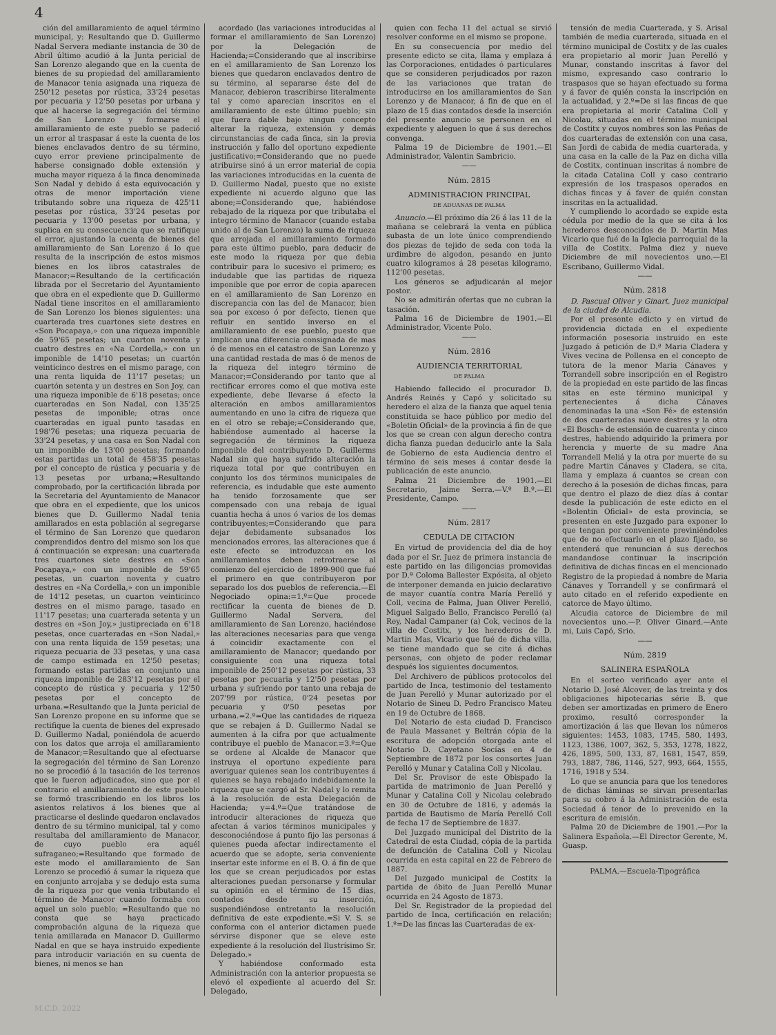4
ción del amillaramiento de aquel término municipal, y: Resultando que D. Guillermo Nadal Servera mediante instancia de 30 de Abril último acudió á la Junta pericial de San Lorenzo alegando que en la cuenta de bienes de su propiedad del amillaramiento de Manacor tenia asignada una riqueza de 250'12 pesetas por rústica, 33'24 pesetas por pecuaria y 12'50 pesetas por urbana y que al hacerse la segregación del término de San Lorenzo y formarse el amillaramiento de este pueblo se padeció un error al traspasar á este la cuenta de los bienes enclavados dentro de su término, cuyo error previene principalmente de haberse consignado doble extensión y mucha mayor riqueza á la finca denominada Son Nadal y debido á esta equivocación y otras de menor importación viene tributando sobre una riqueza de 425'11 pesetas por rústica, 33'24 pesetas por pecuaria y 13'00 pesetas por urbana, y suplica en su consecuencia que se ratifique el error, ajustando la cuenta de bienes del amillaramiento de San Lorenzo á lo que resulta de la inscripción de estos mismos bienes en los libros catastrales de Manacor;=Resultando de la certificación librada por el Secretario del Ayuntamiento que obra en el expediente que D. Guillermo Nadal tiene inscritos en el amillaramiento de San Lorenzo los bienes siguientes: una cuarterada tres cuartones siete destres en «Son Pocapaya,» con una riqueza imponible de 59'65 pesetas; un cuarton noventa y cuatro destres en «Na Cordella,» con un imponible de 14'10 pesetas; un cuartón veinticinco destres en el mismo parage, con una renta liquida de 11'17 pesetas; un cuartón setenta y un destres en Son Joy, can una riqueza imponible de 6'18 pesetas; once cuarteradas en Son Nadal, con 135'25 pesetas de imponible; otras once cuarteradas en igual punto tasadas en 198'76 pesetas; una riqueza pecuaria de 33'24 pesetas, y una casa en Son Nadal con un imponible de 13'00 pesetas; formando estas partidas un total de 458'35 pesetas por el concepto de rústica y pecuaria y de 13 pesetas por urbana;=Resultando comprobado, por la certificación librada por la Secretaria del Ayuntamiento de Manacor que obra en el expediente, que los unicos bienes que D. Guillermo Nadal tenia amillarados en esta población al segregarse el término de San Lorenzo que quedaron comprendidos dentro del mismo son los que á continuación se expresan: una cuarterada tres cuartones siete destres en «Son Pocapaya,» con un imponible de 59'65 pesetas, un cuarton noventa y cuatro destres en «Na Cordella,» con un imponible de 14'12 pesetas, un cuarton veinticinco destres en el mismo parage, tasado en 11'17 pesetas; una cuarterada setenta y un destres en «Son Joy,» justipreciada en 6'18 pesetas, once cuarteradas en «Son Nadal,» con una renta líquida de 159 pesetas; una riqueza pecuaria de 33 pesetas, y una casa de campo estimada en 12'50 pesetas; formando estas partidas en conjunto una riqueza imponible de 283'12 pesetas por el concepto de rústica y pecuaria y 12'50 pesetas por el concepto de urbana.=Resultando que la Junta pericial de San Lorenzo propone en su informe que se rectifique la cuenta de bienes del expresado D. Guillermo Nadal, poniéndola de acuerdo con los datos que arroja el amillaramiento de Manacor;=Resultando que al efectuarse la segregación del término de San Lorenzo no se procedió á la tasación de los terrenos que le fueron adjudicados, sino que por el contrario el amillaramiento de este pueblo se formó trascribiendo en los libros los asientos relativos á los bienes que al practicarse el deslinde quedaron enclavados dentro de su término municipal, tal y como resultaba del amillaramiento de Manacor, de cuyo pueblo era aquél sufraganeo;=Resultando que formado de este modo el amillaramiento de San Lorenzo se procedió á sumar la riqueza que en conjunto arrojaba y se dedujo esta suma de la riqueza por que venia tributando el término de Manacor cuando formaba con aquel un solo pueblo; =Resultando que no consta que se haya practicado comprobación alguna de la riqueza que tenia amillarada en Manacor D. Guillermo Nadal en que se haya instruido expediente para introducir variación en su cuenta de bienes, ni menos se han
acordado (las variaciones introducidas al formar el amillaramiento de San Lorenzo) por la Delegación de Hacienda;=Considerando que al inscribirse en el amillaramiento de San Lorenzo los bienes que quedaron enclavados dentro de su término, al separarse éste del de Manacor, debieron trascribirse literalmente tal y como aparecian inscritos en el amillaramiento de este último pueblo; sin que fuera dable bajo ningun concepto alterar la riqueza, extensión y demás circunstancias de cada finca, sin la previa instrucción y fallo del oportuno expediente justificativo;=Considerando que no puede atribuirse sinó á un error material de copia las variaciones introducidas en la cuenta de D. Guillermo Nadal, puesto que no existe expediente ni acuerdo alguno que las abone;=Considerando que, habiéndose rebajado de la riqueza por que tributaba el integro término de Manacor (cuando estaba unido al de San Lorenzo) la suma de riqueza que arrojada el amillaramiento formado para este último pueblo, para deducir de este modo la riqueza por que debia contribuir para lo sucesivo el primero; es indudable que las partidas de riqueza imponible que por error de copia aparecen en el amillaramiento de San Lorenzo en discrepancia con las del de Manacor, bien sea por exceso ó por defecto, tienen que refluir en sentido inverso en el amillaramiento de ese pueblo, puesto que implican una diferencia consignada de mas ó de menos en el catastro de San Lorenzo y una cantidad restada de mas ó de menos de la riqueza del integro término de Manacor;=Considerando por tanto que al rectificar errores como el que motiva este expediente, debe llevarse á efecto la alteración en ambos amillaramientos aumentando en uno la cifra de riqueza que en el otro se rebaje;=Considerando que, habiéndose aumentado al hacerse la segregación de términos la riqueza imponible del contribuyente D. Guillerms Nadal sin que haya sufrido alteración la riqueza total por que contribuyen en conjunto los dos términos municipales de referencia, es indudable que este aumento ha tenido forzosamente que ser compensado con una rebaja de igual cuantia hecha á unos ó varios de los demas contribuyentes;=Considerando que para dejar debidamente subsanados los mencionados errores, las alteraciones que á este efecto se introduzcan en los amillaramientos deben retrotraerse al comienzo del ejercicio de 1899-900 que fué el primero en que contribuyeron por separado los dos pueblos de referencia.—El Negociado opina:=1.º=Que procede rectificar la cuenta de bienes de D. Guillermo Nadal Servera, del amillaramiento de San Lorenzo, haciéndose las alteraciones necesarias para que venga á coincidir exactamente con el amillaramiento de Manacor; quedando por consiguiente con una riqueza total imponible de 250'12 pesetas por rústica, 33 pesetas por pecuaria y 12'50 pesetas por urbana y sufriendo por tanto una rebaja de 207'99 por rústica, 0'24 pesetas por pecuaria y 0'50 pesetas por urbana.=2.º=Que las cantidades de riqueza que se rebajen á D. Guillermo Nadal se aumenten á la cifra por que actualmente contribuye el pueblo de Manacor.=3.º=Que se ordene al Alcalde de Manacor que instruya el oportuno expediente para averiguar quienes sean los contribuyentes á quienes se haya rebajado indebidamente la riqueza que se cargó al Sr. Nadal y lo remita á la resolución de esta Delegación de Hacienda; y=4.º=Que tratándose de introducir alteraciones de riqueza que afectan á varios términos municipales y desconociéndose á punto fijo las personas á quienes pueda afectar indirectamente el acuerdo que se adopte, seria conveniente insertar este informe en el B. O. á fin de que los que se crean perjudicados por estas alteraciones puedan personarse y formular su opinión en el término de 15 dias, contados desde su inserción, suspendiéndose entretanto la resolución definitiva de este expediente.=Si V. S. se conforma con el anterior dictamen puede sérvirse disponer que se eleve este expediente á la resolución del Ilustrísimo Sr. Delegado.»
Y habiéndose conformado esta Administración con la anterior propuesta se elevó el expediente al acuerdo del Sr. Delegado,
quien con fecha 11 del actual se sirvió resolver conforme en el mismo se propone.
En su consecuencia por medio del presente edicto se cita, llama y emplaza á las Corporaciones, entidades ó particulares que se consideren perjudicados por razon de las variaciones que tratan de introducirse en los amillaramientos de San Lorenzo y de Manacor, á fin de que en el plazo de 15 dias contados desde la inserción del presente anuncio se personen en el expediente y aleguen lo que á sus derechos convenga.
Palma 19 de Diciembre de 1901.—El Administrador, Valentin Sambricio.
——
Núm. 2815
ADMINISTRACION PRINCIPAL
DE ADUANAS DE PALMA
Anuncio.—El próximo día 26 á las 11 de la mañana se celebrará la venta en pública subasta de un lote único comprendiendo dos piezas de tejido de seda con toda la urdimbre de algodon, pesando en junto cuatro kilogramos á 28 pesetas kilogramo, 112'00 pesetas.
Los géneros se adjudicarán al mejor postor.
No se admitirán ofertas que no cubran la tasación.
Palma 16 de Diciembre de 1901.—El Administrador, Vicente Polo.
——
Núm. 2816
AUDIENCIA TERRITORIAL
DE PALMA
Habiendo fallecido el procurador D. Andrés Reinés y Capó y solicitado su heredero el alza de la fianza que aquel tenia constituida se hace público por medio del «Boletin Oficial» de la provincia á fin de que los que se crean con algun derecho contra dicha fianza puedan deducirlo ante la Sala de Gobierno de esta Audiencia dentro el término de seis meses á contar desde la publicación de este anuncio.
Palma 21 Diciembre de 1901.—El Secretario, Jaime Serra.—V.º B.º.—El Presidente, Campo.
——
Núm. 2817
CEDULA DE CITACION
En virtud de providencia del dia de hoy dada por el Sr. Juez de primera instancia de este partido en las diligencias promovidas por D.ª Coloma Ballester Expósita, al objeto de interponer demanda en juicio declarativo de mayor cuantía contra María Perelló y Coll, vecina de Palma, Juan Oliver Perelló, Miguel Salgado Bello, Francisco Perelló (a) Rey, Nadal Campaner (a) Cok, vecinos de la villa de Costitx, y los herederos de D. Martin Mas, Vicario que fué de dicha villa, se tiene mandado que se cite á dichas personas, con objeto de poder reclamar después los siguientes documentos.
Del Archivero de públicos protocolos del partido de Inca, testimonio del testamento de Juan Perelló y Munar autorizado por el Notario de Sineu D. Pedro Francisco Mateu en 19 de Octubre de 1868.
Del Notario de esta ciudad D. Francisco de Paula Massanet y Beltrán cópia de la escritura de adopción otorgada ante el Notario D. Cayetano Socías en 4 de Septiembre de 1872 por los consortes Juan Perelló y Munar y Catalina Coll y Nicolau.
Del Sr. Provisor de este Obispado la partida de matrimonio de Juan Perelló y Munar y Catalina Coll y Nicolau celebrado en 30 de Octubre de 1816, y además la partida de Bautismo de María Perelló Coll de fecha 17 de Septiembre de 1837.
Del Juzgado municipal del Distrito de la Catedral de esta Ciudad, cópia de la partida de defunción de Catalina Coll y Nicolau ocurrida en esta capital en 22 de Febrero de 1887.
Del Juzgado municipal de Costitx la partida de óbito de Juan Perelló Munar ocurrida en 24 Agosto de 1873.
Del Sr. Registrador de la propiedad del partido de Inca, certificación en relación; 1.º=De las fincas las Cuarteradas de ex-
tensión de media Cuarterada, y S. Arisal también de media cuarterada, situada en el término municipal de Costitx y de las cuales era propietario al morir Juan Perelló y Munar, constando inscritas á favor del mismo, expresando caso contrario lo traspasos que se hayan efectuado su forma y á favor de quién consta la inscripción en la actualidad, y 2.º=De si las fincas de que era propietaria al morir Catalina Coll y Nicolau, situadas en el término municipal de Costitx y cuyos nombres son las Peñas de dos cuarteradas de extensión con una casa, San Jordi de cabida de media cuarterada, y una casa en la calle de la Paz en dicha villa de Costitx, continuan inscritas á nombre de la citada Catalina Coll y caso contrario expresión de los traspasos operados en dichas fincas y á faver de quién constan inscritas en la actualidad.
Y cumpliendo lo acordado se expide esta cédula por medio de la que se cita á los herederos desconocidos de D. Martin Mas Vicario que fué de la Iglecia parroquial de la villa de Costitx. Palma diez y nueve Diciembre de mil novecientos uno.—El Escribano, Guillermo Vidal.
——
Núm. 2818
D. Pascual Oliver y Ginart, Juez municipal de la ciudad de Alcudia.
Por el presente edicto y en virtud de providencia dictada en el expediente información posesoria instruido en este Juzgado á petición de D.ª Maria Cladera y Vives vecina de Pollensa en el concepto de tutora de la menor Maria Cánaves y Torrandell sobre inscripción en el Registro de la propiedad en este partido de las fincas sitas en este término municipal y pertenecientes á dicha Cánaves denominadas la una «Son Fé» de estensión de dos cuarteradas nueve destres y la otra «El Bosch» de estensión de cuarenta y cinco destres, habiendo adquirido la primera por herencia y muerte de su madre Ana Torrandell Meliá y la otra por muerte de su padre Martin Cánaves y Cladera, se cita, llama y emplaza á cuantos se crean con derecho á la posesión de dichas fincas, para que dentro el plazo de diez días á contar desde la publicación de este edicto en el «Bolentin Oficial» de esta provincia, se presenten en este Juzgado para exponer lo que tengan por conveniente previniéndoles que de no efectuarlo en el plazo fijado, se entenderá que renuncian á sus derechos mandandose continuar la inscripción definitiva de dichas fincas en el mencionado Registro de la propiedad á nombre de Maria Cánaves y Torrandell y se confirmará el auto citado en el referido expediente en catorce de Mayo último.
Alcudia catorce de Diciembre de mil novecientos uno.—P. Oliver Ginard.—Ante mi, Luis Capó, Srio.
——
Núm. 2819
SALINERA ESPAÑOLA
En el sorteo verificado ayer ante el Notario D. José Alcover, de las treinta y dos obligaciones hipotecarias série B. que deben ser amortizadas en primero de Enero proximo, resultó corresponder la amortización á las que llevan los números siguientes: 1453, 1083, 1745, 580, 1493, 1123, 1386, 1007, 362, 5, 353, 1278, 1822, 426, 1895, 500, 133, 87, 1681, 1547, 859, 793, 1887, 786, 1146, 527, 993, 664, 1555, 1716, 1918 y 534.
Lo que se anuncia para que los tenedores de dichas láminas se sirvan presentarlas para su cobro á la Administración de esta Sociedad á tenor de lo prevenido en la escritura de emisión.
Palma 20 de Diciembre de 1901.—Por la Salinera Española.—El Director Gerente, M. Guasp.
PALMA.—Escuela-Tipográfica
M.C.D. 2022